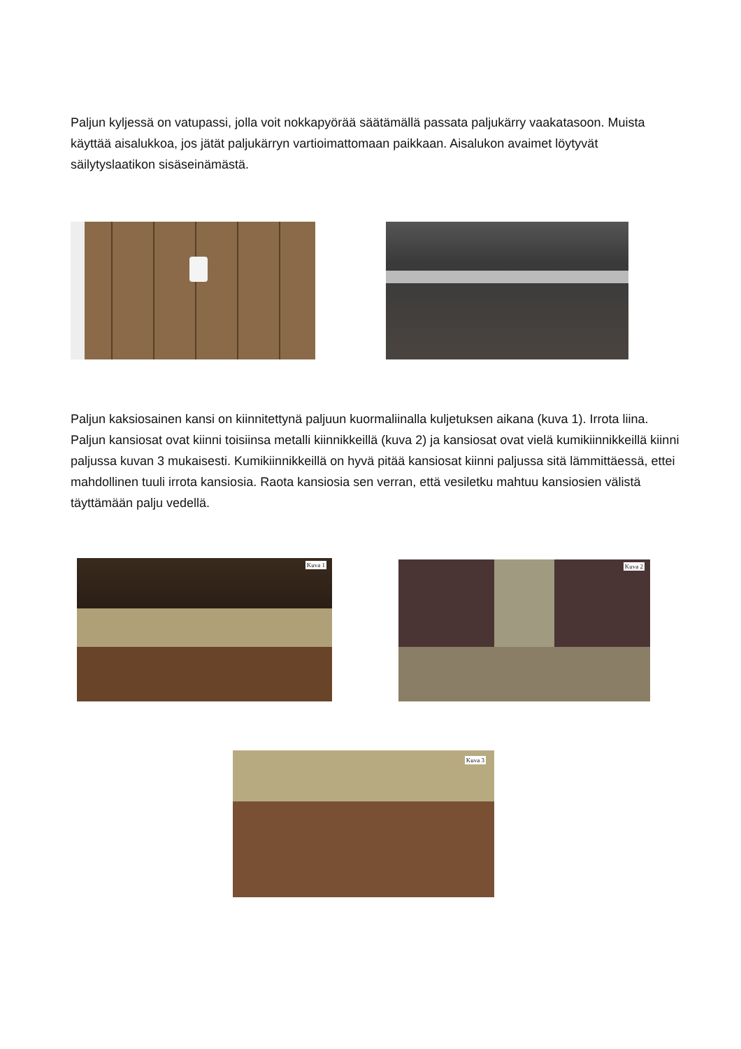Paljun kyljessä on vatupassi, jolla voit nokkapyörää säätämällä passata paljukärry vaakatasoon. Muista käyttää aisalukkoa, jos jätät paljukärryn vartioimattomaan paikkaan. Aisalukon avaimet löytyvät säilytyslaatikon sisäseinämästä.
Paljun kaksiosainen kansi on kiinnitettynä paljuun kuormaliinalla kuljetuksen aikana (kuva 1). Irrota liina. Paljun kansiosat ovat kiinni toisiinsa metalli kiinnikkeillä (kuva 2) ja kansiosat ovat vielä kumikiinnikkeillä kiinni paljussa kuvan 3 mukaisesti. Kumikiinnikkeillä on hyvä pitää kansiosat kiinni paljussa sitä lämmittäessä, ettei mahdollinen tuuli irrota kansiosia. Raota kansiosia sen verran, että vesiletku mahtuu kansiosien välistä täyttämään palju vedellä.
Kuva 1 Kuva 2
Kuva 3